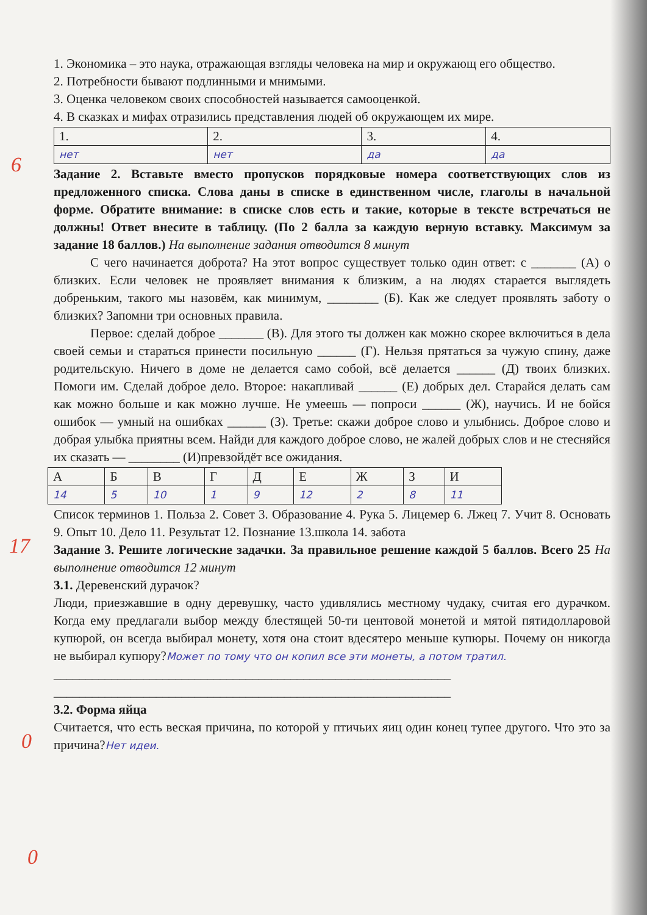6
17
0
0
1. Экономика – это наука, отражающая взгляды человека на мир и окружающ его общество.
2. Потребности бывают подлинными и мнимыми.
3. Оценка человеком своих способностей называется самооценкой.
4. В сказках и мифах отразились представления людей об окружающем их мире.
| 1. | 2. | 3. | 4. |
| нет | нет | да | да |
Задание 2. Вставьте вместо пропусков порядковые номера соответствующих слов из предложенного списка. Слова даны в списке в единственном числе, глаголы в начальной форме. Обратите внимание: в списке слов есть и такие, которые в тексте встречаться не должны! Ответ внесите в таблицу. (По 2 балла за каждую верную вставку. Максимум за задание 18 баллов.) На выполнение задания отводится 8 минут
С чего начинается доброта? На этот вопрос существует только один ответ: с _______ (А) о близких. Если человек не проявляет внимания к близким, а на людях старается выглядеть добреньким, такого мы назовём, как минимум, ________ (Б). Как же следует проявлять заботу о близких? Запомни три основных правила.
Первое: сделай доброе _______ (В). Для этого ты должен как можно скорее включиться в дела своей семьи и стараться принести посильную ______ (Г). Нельзя прятаться за чужую спину, даже родительскую. Ничего в доме не делается само собой, всё делается ______ (Д) твоих близких. Помоги им. Сделай доброе дело. Второе: накапливай ______ (Е) добрых дел. Старайся делать сам как можно больше и как можно лучше. Не умеешь — попроси ______ (Ж), научись. И не бойся ошибок — умный на ошибках ______ (З). Третье: скажи доброе слово и улыбнись. Доброе слово и добрая улыбка приятны всем. Найди для каждого доброе слово, не жалей добрых слов и не стесняйся их сказать — ________ (И)превзойдёт все ожидания.
| А | Б | В | Г | Д | Е | Ж | З | И |
| 14 | 5 | 10 | 1 | 9 | 12 | 2 | 8 | 11 |
Список терминов 1. Польза 2. Совет 3. Образование 4. Рука 5. Лицемер 6. Лжец 7. Учит 8. Основать 9. Опыт 10. Дело 11. Результат 12. Познание 13.школа 14. забота
Задание 3. Решите логические задачки. За правильное решение каждой 5 баллов. Всего 25 На выполнение отводится 12 минут
3.1. Деревенский дурачок?
Люди, приезжавшие в одну деревушку, часто удивлялись местному чудаку, считая его дурачком. Когда ему предлагали выбор между блестящей 50-ти центовой монетой и мятой пятидолларовой купюрой, он всегда выбирал монету, хотя она стоит вдесятеро меньше купюры. Почему он никогда не выбирал купюру?Может по тому что он копил все эти монеты, а потом тратил.
______________________________________________________________
______________________________________________________________
3.2. Форма яйца
Считается, что есть веская причина, по которой у птичьих яиц один конец тупее другого. Что это за причина?Нет идеи.